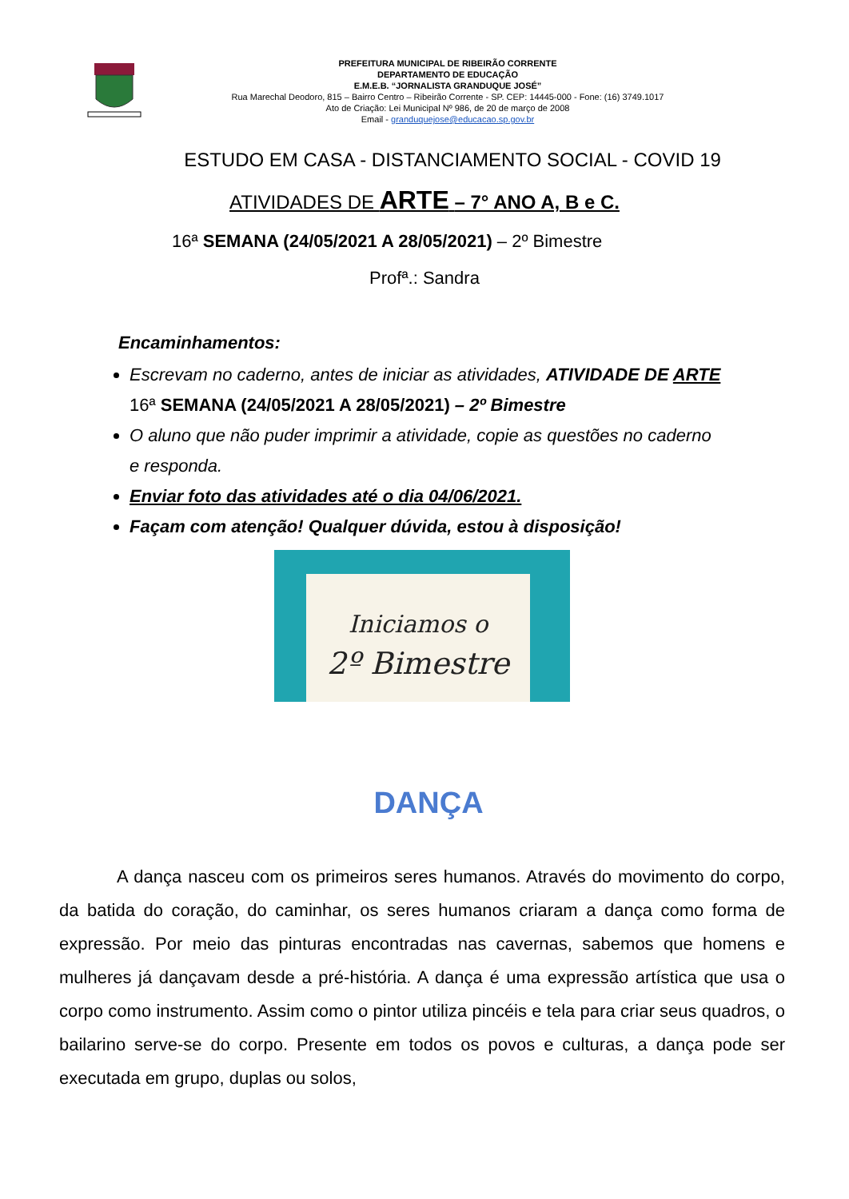PREFEITURA MUNICIPAL DE RIBEIRÃO CORRENTE
DEPARTAMENTO DE EDUCAÇÃO
E.M.E.B. “JORNALISTA GRANDUQUE JOSÉ”
Rua Marechal Deodoro, 815 – Bairro Centro – Ribeirão Corrente - SP. CEP: 14445-000 - Fone: (16) 3749.1017
Ato de Criação: Lei Municipal Nº 986, de 20 de março de 2008
Email - granduquejose@educacao.sp.gov.br
ESTUDO EM CASA - DISTANCIAMENTO SOCIAL - COVID 19
ATIVIDADES DE ARTE – 7° ANO A, B e C.
16ª SEMANA (24/05/2021 A 28/05/2021) – 2º Bimestre
Profª.: Sandra
Encaminhamentos:
Escrevam no caderno, antes de iniciar as atividades, ATIVIDADE DE ARTE 16ª SEMANA (24/05/2021 A 28/05/2021) – 2º Bimestre
O aluno que não puder imprimir a atividade, copie as questões no caderno e responda.
Enviar foto das atividades até o dia 04/06/2021.
Façam com atenção! Qualquer dúvida, estou à disposição!
Iniciamos o
2º Bimestre
DANÇA
A dança nasceu com os primeiros seres humanos. Através do movimento do corpo, da batida do coração, do caminhar, os seres humanos criaram a dança como forma de expressão. Por meio das pinturas encontradas nas cavernas, sabemos que homens e mulheres já dançavam desde a pré-história. A dança é uma expressão artística que usa o corpo como instrumento. Assim como o pintor utiliza pincéis e tela para criar seus quadros, o bailarino serve-se do corpo. Presente em todos os povos e culturas, a dança pode ser executada em grupo, duplas ou solos,